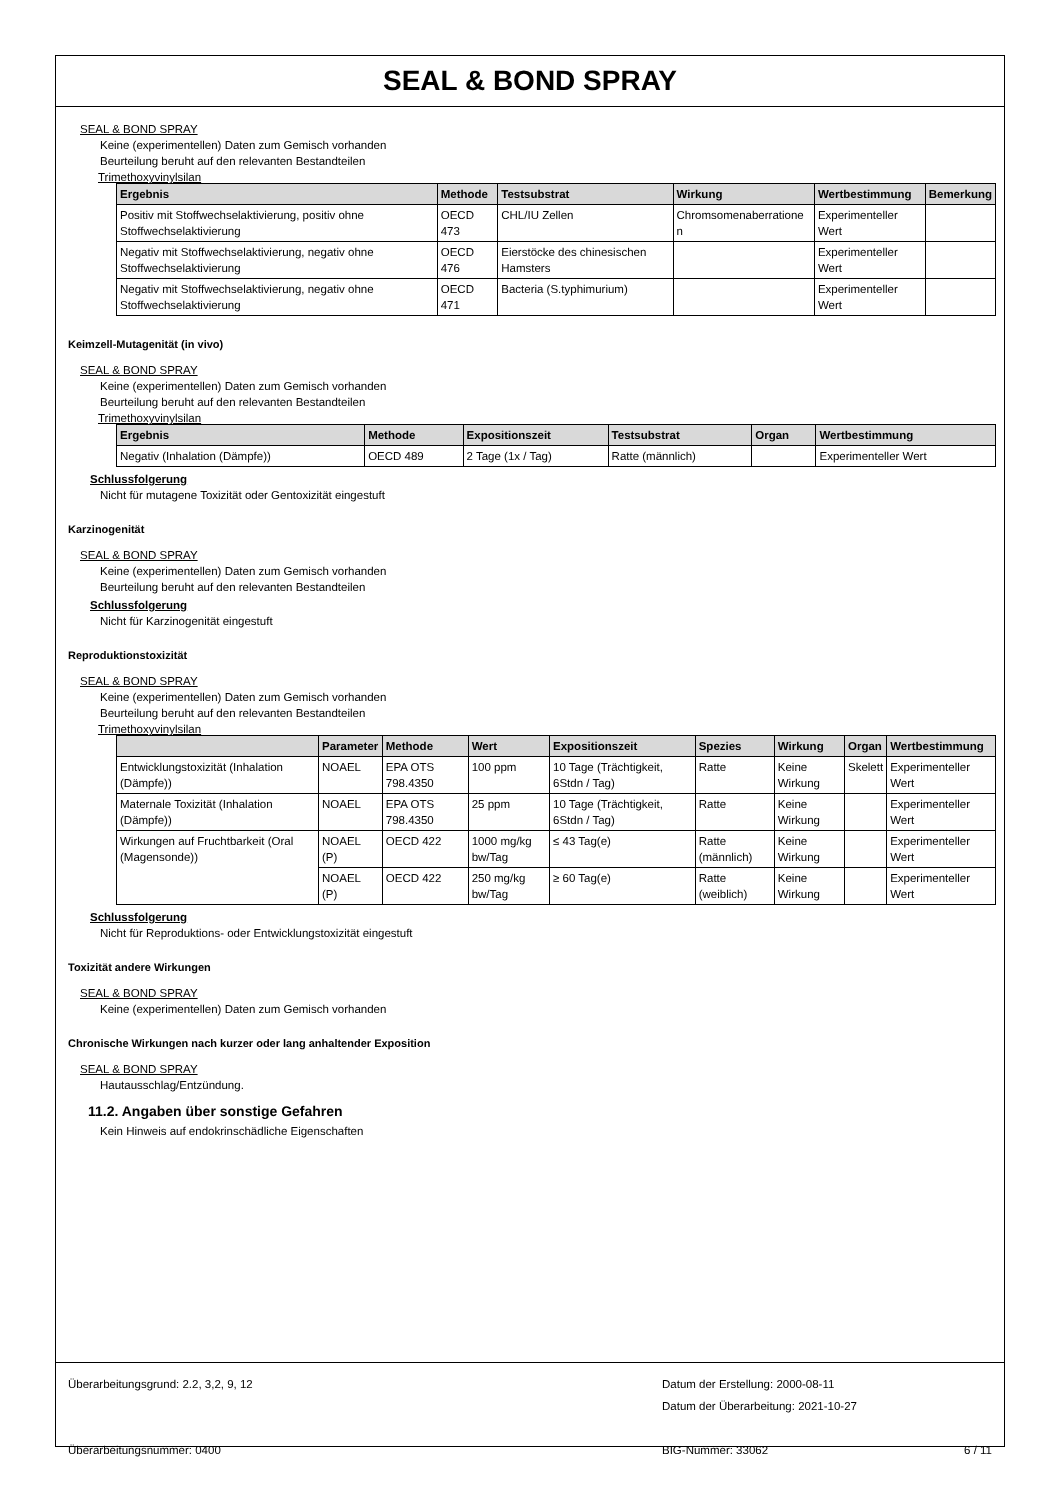SEAL & BOND SPRAY
SEAL & BOND SPRAY
Keine (experimentellen) Daten zum Gemisch vorhanden
Beurteilung beruht auf den relevanten Bestandteilen
Trimethoxyvinylsilan
| Ergebnis | Methode | Testsubstrat | Wirkung | Wertbestimmung | Bemerkung |
| --- | --- | --- | --- | --- | --- |
| Positiv mit Stoffwechselaktivierung, positiv ohne Stoffwechselaktivierung | OECD 473 | CHL/IU Zellen | Chromsomenaberratione n | Experimenteller Wert | |
| Negativ mit Stoffwechselaktivierung, negativ ohne Stoffwechselaktivierung | OECD 476 | Eierstöcke des chinesischen Hamsters | | Experimenteller Wert | |
| Negativ mit Stoffwechselaktivierung, negativ ohne Stoffwechselaktivierung | OECD 471 | Bacteria (S.typhimurium) | | Experimenteller Wert | |
Keimzell-Mutagenität (in vivo)
SEAL & BOND SPRAY
Keine (experimentellen) Daten zum Gemisch vorhanden
Beurteilung beruht auf den relevanten Bestandteilen
Trimethoxyvinylsilan
| Ergebnis | Methode | Expositionszeit | Testsubstrat | Organ | Wertbestimmung |
| --- | --- | --- | --- | --- | --- |
| Negativ (Inhalation (Dämpfe)) | OECD 489 | 2 Tage (1x / Tag) | Ratte (männlich) | | Experimenteller Wert |
Schlussfolgerung
Nicht für mutagene Toxizität oder Gentoxizität eingestuft
Karzinogenität
SEAL & BOND SPRAY
Keine (experimentellen) Daten zum Gemisch vorhanden
Beurteilung beruht auf den relevanten Bestandteilen
Schlussfolgerung
Nicht für Karzinogenität eingestuft
Reproduktionstoxizität
SEAL & BOND SPRAY
Keine (experimentellen) Daten zum Gemisch vorhanden
Beurteilung beruht auf den relevanten Bestandteilen
Trimethoxyvinylsilan
| | Parameter | Methode | Wert | Expositionszeit | Spezies | Wirkung | Organ | Wertbestimmung |
| --- | --- | --- | --- | --- | --- | --- | --- | --- |
| Entwicklungstoxizität (Inhalation (Dämpfe)) | NOAEL | EPA OTS 798.4350 | 100 ppm | 10 Tage (Trächtigkeit, 6Stdn / Tag) | Ratte | Keine Wirkung | Skelett | Experimenteller Wert |
| Maternale Toxizität (Inhalation (Dämpfe)) | NOAEL | EPA OTS 798.4350 | 25 ppm | 10 Tage (Trächtigkeit, 6Stdn / Tag) | Ratte | Keine Wirkung | | Experimenteller Wert |
| Wirkungen auf Fruchtbarkeit (Oral (Magensonde)) | NOAEL (P) | OECD 422 | 1000 mg/kg bw/Tag | ≤ 43 Tag(e) | Ratte (männlich) | Keine Wirkung | | Experimenteller Wert |
| | NOAEL (P) | OECD 422 | 250 mg/kg bw/Tag | ≥ 60 Tag(e) | Ratte (weiblich) | Keine Wirkung | | Experimenteller Wert |
Schlussfolgerung
Nicht für Reproduktions- oder Entwicklungstoxizität eingestuft
Toxizität andere Wirkungen
SEAL & BOND SPRAY
Keine (experimentellen) Daten zum Gemisch vorhanden
Chronische Wirkungen nach kurzer oder lang anhaltender Exposition
SEAL & BOND SPRAY
Hautausschlag/Entzündung.
11.2. Angaben über sonstige Gefahren
Kein Hinweis auf endokrinschädliche Eigenschaften
Überarbeitungsgrund: 2.2, 3,2, 9, 12
Überarbeitungsnummer: 0400
Datum der Erstellung: 2000-08-11
Datum der Überarbeitung: 2021-10-27
BIG-Nummer: 33062 6 / 11